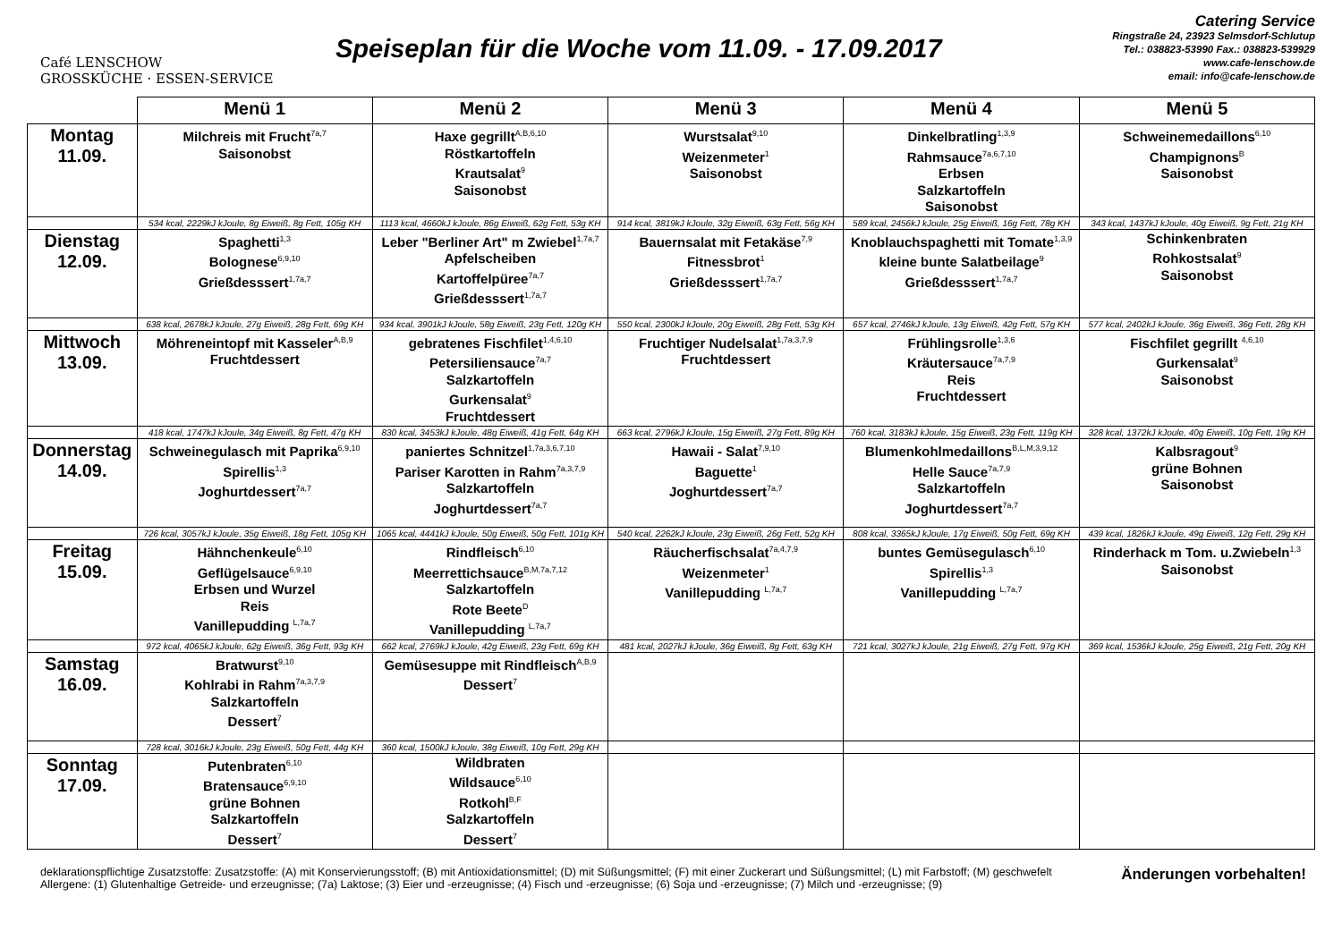Café LENSCHOW
GROSSKÜCHE · ESSEN-SERVICE
Speiseplan für die Woche vom 11.09. - 17.09.2017
Catering Service
Ringstraße 24, 23923 Selmsdorf-Schlutup
Tel.: 038823-53990 Fax.: 038823-539929
www.cafe-lenschow.de
email: info@cafe-lenschow.de
| | Menü 1 | Menü 2 | Menü 3 | Menü 4 | Menü 5 |
| --- | --- | --- | --- | --- | --- |
| Montag 11.09. | Milchreis mit Frucht<sup>7a,7</sup> Saisonobst | Haxe gegrillt<sup>A,B,6,10</sup> Röstkartoffeln Krautsalat<sup>9</sup> Saisonobst | Wurstsalat<sup>9,10</sup> Weizenmeter<sup>1</sup> Saisonobst | Dinkelbratling<sup>1,3,9</sup> Rahmsauce<sup>7a,6,7,10</sup> Erbsen Salzkartoffeln Saisonobst | Schweinemedaillons<sup>6,10</sup> Champignons<sup>B</sup> Saisonobst |
| | 534 kcal, 2229kJ kJoule, 8g Eiweiß, 8g Fett, 105g KH | 1113 kcal, 4660kJ kJoule, 86g Eiweiß, 62g Fett, 53g KH | 914 kcal, 3819kJ kJoule, 32g Eiweiß, 63g Fett, 56g KH | 589 kcal, 2456kJ kJoule, 25g Eiweiß, 16g Fett, 78g KH | 343 kcal, 1437kJ kJoule, 40g Eiweiß, 9g Fett, 21g KH |
| Dienstag 12.09. | Spaghetti<sup>1,3</sup> Bolognese<sup>6,9,10</sup> Grießdesssert<sup>1,7a,7</sup> | Leber "Berliner Art" m Zwiebel<sup>1,7a,7</sup> Apfelscheiben Kartoffelpüree<sup>7a,7</sup> Grießdesssert<sup>1,7a,7</sup> | Bauernsalat mit Fetakäse<sup>7,9</sup> Fitnessbrot<sup>1</sup> Grießdesssert<sup>1,7a,7</sup> | Knoblauchspaghetti mit Tomate<sup>1,3,9</sup> kleine bunte Salatbeilage<sup>9</sup> Grießdesssert<sup>1,7a,7</sup> | Schinkenbraten Rohkostsalat<sup>9</sup> Saisonobst |
| | 638 kcal, 2678kJ kJoule, 27g Eiweiß, 28g Fett, 69g KH | 934 kcal, 3901kJ kJoule, 58g Eiweiß, 23g Fett, 120g KH | 550 kcal, 2300kJ kJoule, 20g Eiweiß, 28g Fett, 53g KH | 657 kcal, 2746kJ kJoule, 13g Eiweiß, 42g Fett, 57g KH | 577 kcal, 2402kJ kJoule, 36g Eiweiß, 36g Fett, 28g KH |
| Mittwoch 13.09. | Möhreneintopf mit Kasseler<sup>A,B,9</sup> Fruchtdessert | gebratenes Fischfilet<sup>1,4,6,10</sup> Petersiliensauce<sup>7a,7</sup> Salzkartoffeln Gurkensalat<sup>9</sup> Fruchtdessert | Fruchtiger Nudelsalat<sup>1,7a,3,7,9</sup> Fruchtdessert | Frühlingsrolle<sup>1,3,6</sup> Kräutersauce<sup>7a,7,9</sup> Reis Fruchtdessert | Fischfilet gegrillt <sup>4,6,10</sup> Gurkensalat<sup>9</sup> Saisonobst |
| | 418 kcal, 1747kJ kJoule, 34g Eiweiß, 8g Fett, 47g KH | 830 kcal, 3453kJ kJoule, 48g Eiweiß, 41g Fett, 64g KH | 663 kcal, 2796kJ kJoule, 15g Eiweiß, 27g Fett, 89g KH | 760 kcal, 3183kJ kJoule, 15g Eiweiß, 23g Fett, 119g KH | 328 kcal, 1372kJ kJoule, 40g Eiweiß, 10g Fett, 19g KH |
| Donnerstag 14.09. | Schweinegulasch mit Paprika<sup>6,9,10</sup> Spirellis<sup>1,3</sup> Joghurtdessert<sup>7a,7</sup> | paniertes Schnitzel<sup>1,7a,3,6,7,10</sup> Pariser Karotten in Rahm<sup>7a,3,7,9</sup> Salzkartoffeln Joghurtdessert<sup>7a,7</sup> | Hawaii - Salat<sup>7,9,10</sup> Baguette<sup>1</sup> Joghurtdessert<sup>7a,7</sup> | Blumenkohlmedaillons<sup>B,L,M,3,9,12</sup> Helle Sauce<sup>7a,7,9</sup> Salzkartoffeln Joghurtdessert<sup>7a,7</sup> | Kalbsragout<sup>9</sup> grüne Bohnen Saisonobst |
| | 726 kcal, 3057kJ kJoule, 35g Eiweiß, 18g Fett, 105g KH | 1065 kcal, 4441kJ kJoule, 50g Eiweiß, 50g Fett, 101g KH | 540 kcal, 2262kJ kJoule, 23g Eiweiß, 26g Fett, 52g KH | 808 kcal, 3365kJ kJoule, 17g Eiweiß, 50g Fett, 69g KH | 439 kcal, 1826kJ kJoule, 49g Eiweiß, 12g Fett, 29g KH |
| Freitag 15.09. | Hähnchenkeule<sup>6,10</sup> Geflügelsauce<sup>6,9,10</sup> Erbsen und Wurzel Reis Vanillepudding <sup>L,7a,7</sup> | Rindfleisch<sup>6,10</sup> Meerrettichsauce<sup>B,M,7a,7,12</sup> Salzkartoffeln Rote Beete<sup>D</sup> Vanillepudding <sup>L,7a,7</sup> | Räucherfischsalat<sup>7a,4,7,9</sup> Weizenmeter<sup>1</sup> Vanillepudding <sup>L,7a,7</sup> | buntes Gemüsegulasch<sup>6,10</sup> Spirellis<sup>1,3</sup> Vanillepudding <sup>L,7a,7</sup> | Rinderhack m Tom. u.Zwiebeln<sup>1,3</sup> Saisonobst |
| | 972 kcal, 4065kJ kJoule, 62g Eiweiß, 36g Fett, 93g KH | 662 kcal, 2769kJ kJoule, 42g Eiweiß, 23g Fett, 69g KH | 481 kcal, 2027kJ kJoule, 36g Eiweiß, 8g Fett, 63g KH | 721 kcal, 3027kJ kJoule, 21g Eiweiß, 27g Fett, 97g KH | 369 kcal, 1536kJ kJoule, 25g Eiweiß, 21g Fett, 20g KH |
| Samstag 16.09. | Bratwurst<sup>9,10</sup> Kohlrabi in Rahm<sup>7a,3,7,9</sup> Salzkartoffeln Dessert<sup>7</sup> | Gemüsesuppe mit Rindfleisch<sup>A,B,9</sup> Dessert<sup>7</sup> | | | |
| | 728 kcal, 3016kJ kJoule, 23g Eiweiß, 50g Fett, 44g KH | 360 kcal, 1500kJ kJoule, 38g Eiweiß, 10g Fett, 29g KH | | | |
| Sonntag 17.09. | Putenbraten<sup>6,10</sup> Bratensauce<sup>6,9,10</sup> grüne Bohnen Salzkartoffeln Dessert<sup>7</sup> | Wildbraten Wildsauce<sup>6,10</sup> Rotkohl<sup>B,F</sup> Salzkartoffeln Dessert<sup>7</sup> | | | |
deklarationspflichtige Zusatzstoffe: Zusatzstoffe: (A) mit Konservierungsstoff; (B) mit Antioxidationsmittel; (D) mit Süßungsmittel; (F) mit einer Zuckerart und Süßungsmittel; (L) mit Farbstoff; (M) geschwefelt
Allergene: (1) Glutenhaltige Getreide- und erzeugnisse; (7a) Laktose; (3) Eier und -erzeugnisse; (4) Fisch und -erzeugnisse; (6) Soja und -erzeugnisse; (7) Milch und -erzeugnisse; (9)
Änderungen vorbehalten!